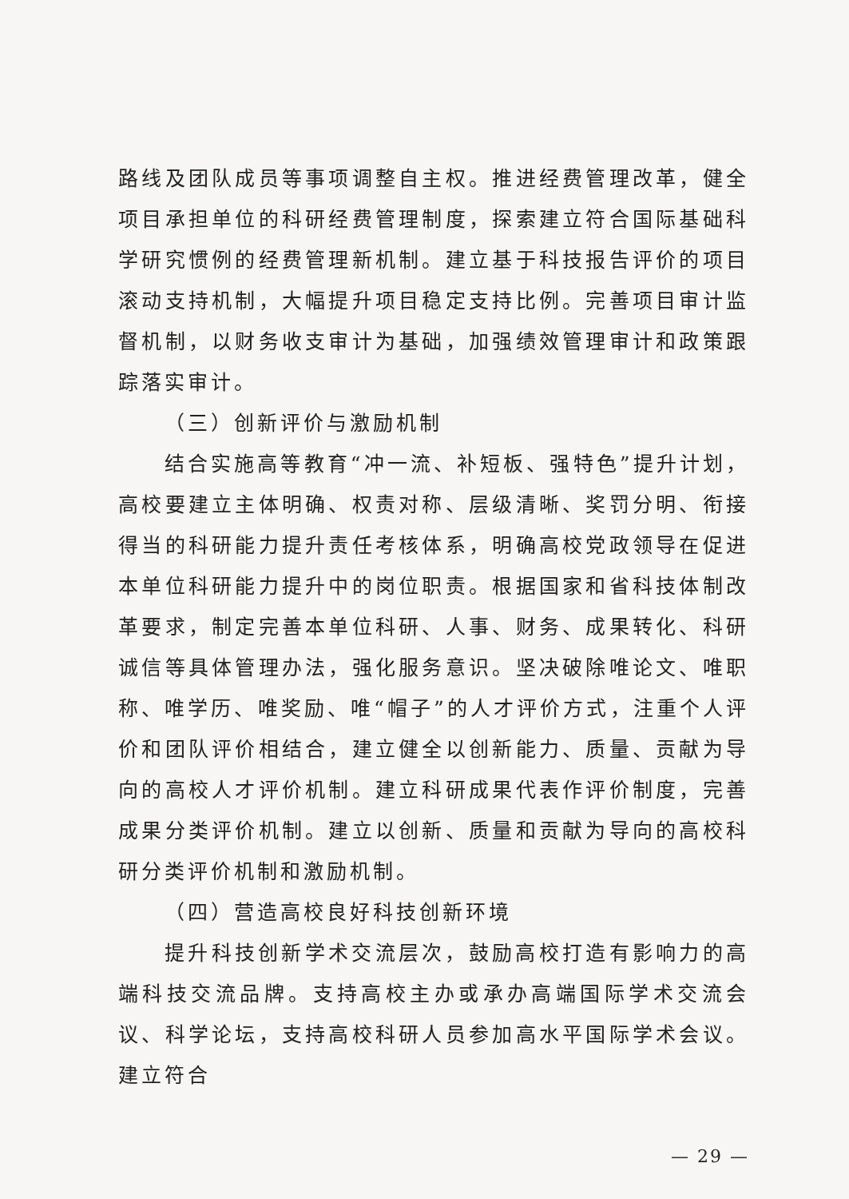路线及团队成员等事项调整自主权。推进经费管理改革，健全项目承担单位的科研经费管理制度，探索建立符合国际基础科学研究惯例的经费管理新机制。建立基于科技报告评价的项目滚动支持机制，大幅提升项目稳定支持比例。完善项目审计监督机制，以财务收支审计为基础，加强绩效管理审计和政策跟踪落实审计。
（三）创新评价与激励机制
结合实施高等教育“冲一流、补短板、强特色”提升计划，高校要建立主体明确、权责对称、层级清晰、奖罚分明、衔接得当的科研能力提升责任考核体系，明确高校党政领导在促进本单位科研能力提升中的岗位职责。根据国家和省科技体制改革要求，制定完善本单位科研、人事、财务、成果转化、科研诚信等具体管理办法，强化服务意识。坚决破除唯论文、唯职称、唯学历、唯奖励、唯“帽子”的人才评价方式，注重个人评价和团队评价相结合，建立健全以创新能力、质量、贡献为导向的高校人才评价机制。建立科研成果代表作评价制度，完善成果分类评价机制。建立以创新、质量和贡献为导向的高校科研分类评价机制和激励机制。
（四）营造高校良好科技创新环境
提升科技创新学术交流层次，鼓励高校打造有影响力的高端科技交流品牌。支持高校主办或承办高端国际学术交流会议、科学论坛，支持高校科研人员参加高水平国际学术会议。建立符合
— 29 —